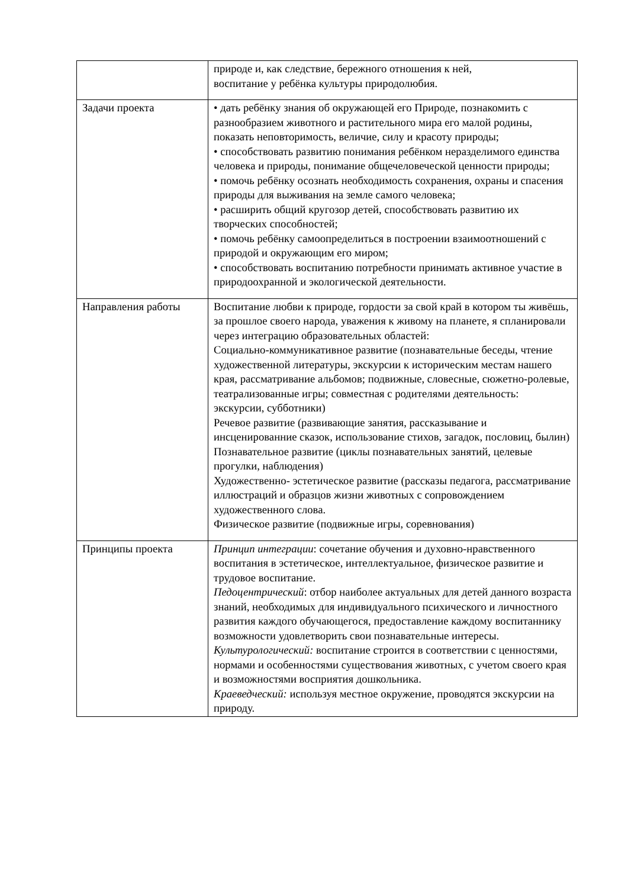| | природе и, как следствие, бережного отношения к ней, воспитание у ребёнка культуры природолюбия. |
| Задачи проекта | • дать ребёнку знания об окружающей его Природе, познакомить с разнообразием животного и растительного мира его малой родины, показать неповторимость, величие, силу и красоту природы; • способствовать развитию понимания ребёнком неразделимого единства человека и природы, понимание общечеловеческой ценности природы; • помочь ребёнку осознать необходимость сохранения, охраны и спасения природы для выживания на земле самого человека; • расширить общий кругозор детей, способствовать развитию их творческих способностей; • помочь ребёнку самоопределиться в построении взаимоотношений с природой и окружающим его миром; • способствовать воспитанию потребности принимать активное участие в природоохранной и экологической деятельности. |
| Направления работы | Воспитание любви к природе, гордости за свой край в котором ты живёшь, за прошлое своего народа, уважения к живому на планете, я спланировали через интеграцию образовательных областей: Социально-коммуникативное развитие (познавательные беседы, чтение художественной литературы, экскурсии к историческим местам нашего края, рассматривание альбомов; подвижные, словесные, сюжетно-ролевые, театрализованные игры; совместная с родителями деятельность: экскурсии, субботники) Речевое развитие (развивающие занятия, рассказывание и инсценированние сказок, использование стихов, загадок, пословиц, былин) Познавательное развитие (циклы познавательных занятий, целевые прогулки, наблюдения) Художественно- эстетическое развитие (рассказы педагога, рассматривание иллюстраций и образцов жизни животных с сопровождением художественного слова. Физическое развитие (подвижные игры, соревнования) |
| Принципы проекта | Принцип интеграции : сочетание обучения и духовно-нравственного воспитания в эстетическое, интеллектуальное, физическое развитие и трудовое воспитание. Педоцентрический : отбор наиболее актуальных для детей данного возраста знаний, необходимых для индивидуального психического и личностного развития каждого обучающегося, предоставление каждому воспитаннику возможности удовлетворить свои познавательные интересы. Культурологический: воспитание строится в соответствии с ценностями, нормами и особенностями существования животных, с учетом своего края и возможностями восприятия дошкольника. Краеведческий: используя местное окружение, проводятся экскурсии на природу. |